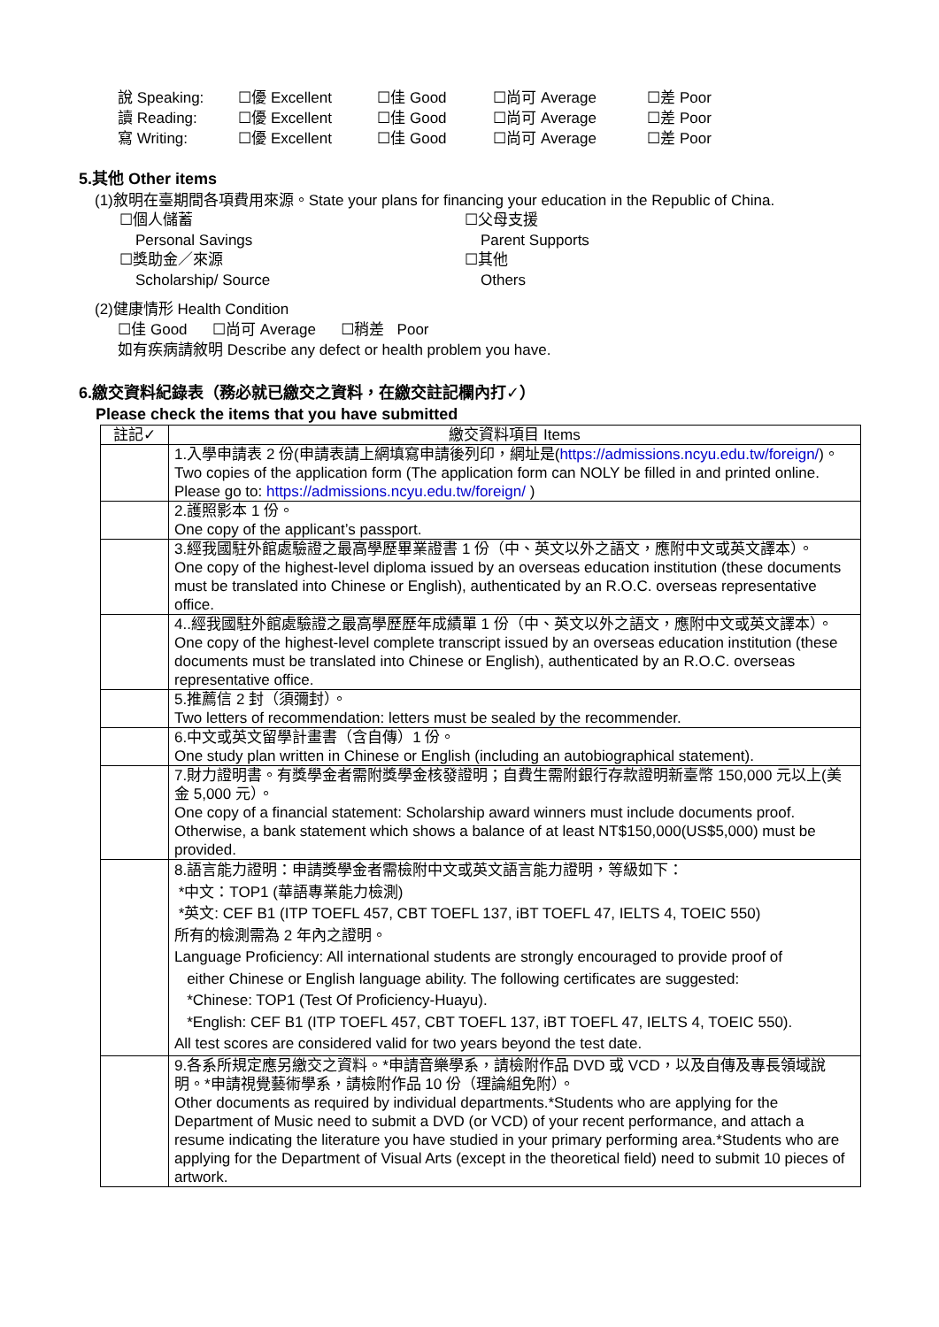| 說 Speaking: | ☐優 Excellent | ☐佳 Good | ☐尚可 Average | ☐差 Poor |
| 讀 Reading: | ☐優 Excellent | ☐佳 Good | ☐尚可 Average | ☐差 Poor |
| 寫 Writing: | ☐優 Excellent | ☐佳 Good | ☐尚可 Average | ☐差 Poor |
5.其他 Other items
(1)敘明在臺期間各項費用來源。State your plans for financing your education in the Republic of China.
☐個人儲蓄
☐父母支援
Personal Savings
Parent Supports
☐獎助金／來源
☐其他
Scholarship/ Source
Others
(2)健康情形 Health Condition
☐佳 Good ☐尚可 Average ☐稍差 Poor
如有疾病請敘明 Describe any defect or health problem you have.
6.繳交資料紀錄表（務必就已繳交之資料，在繳交註記欄內打✓）
Please check the items that you have submitted
| 註記✓ | 繳交資料項目 Items |
| --- | --- |
| | 1.入學申請表 2 份(申請表請上網填寫申請後列印，網址是( https://admissions.ncyu.edu.tw/foreign/ )。 Two copies of the application form (The application form can NOLY be filled in and printed online. Please go to: https://admissions.ncyu.edu.tw/foreign/ ) |
| | 2.護照影本 1 份。 One copy of the applicant’s passport. |
| | 3.經我國駐外館處驗證之最高學歷畢業證書 1 份（中、英文以外之語文，應附中文或英文譯本）。 One copy of the highest-level diploma issued by an overseas education institution (these documents must be translated into Chinese or English), authenticated by an R.O.C. overseas representative office. |
| | 4..經我國駐外館處驗證之最高學歷歷年成績單 1 份（中、英文以外之語文，應附中文或英文譯本）。 One copy of the highest-level complete transcript issued by an overseas education institution (these documents must be translated into Chinese or English), authenticated by an R.O.C. overseas representative office. |
| | 5.推薦信 2 封（須彌封）。 Two letters of recommendation: letters must be sealed by the recommender. |
| | 6.中文或英文留學計畫書（含自傳）1 份。 One study plan written in Chinese or English (including an autobiographical statement). |
| | 7.財力證明書。有獎學金者需附獎學金核發證明；自費生需附銀行存款證明新臺幣 150,000 元以上(美金 5,000 元）。 One copy of a financial statement: Scholarship award winners must include documents proof. Otherwise, a bank statement which shows a balance of at least NT$150,000(US$5,000) must be provided. |
| | 8.語言能力證明：申請獎學金者需檢附中文或英文語言能力證明，等級如下： *中文：TOP1 (華語專業能力檢測) *英文: CEF B1 (ITP TOEFL 457, CBT TOEFL 137, iBT TOEFL 47, IELTS 4, TOEIC 550) 所有的檢測需為 2 年內之證明。 Language Proficiency: All international students are strongly encouraged to provide proof of either Chinese or English language ability. The following certificates are suggested: *Chinese: TOP1 (Test Of Proficiency-Huayu). *English: CEF B1 (ITP TOEFL 457, CBT TOEFL 137, iBT TOEFL 47, IELTS 4, TOEIC 550). All test scores are considered valid for two years beyond the test date. |
| | 9.各系所規定應另繳交之資料。*申請音樂學系，請檢附作品 DVD 或 VCD，以及自傳及專長領域說明。*申請視覺藝術學系，請檢附作品 10 份（理論組免附）。 Other documents as required by individual departments.*Students who are applying for the Department of Music need to submit a DVD (or VCD) of your recent performance, and attach a resume indicating the literature you have studied in your primary performing area.*Students who are applying for the Department of Visual Arts (except in the theoretical field) need to submit 10 pieces of artwork. |